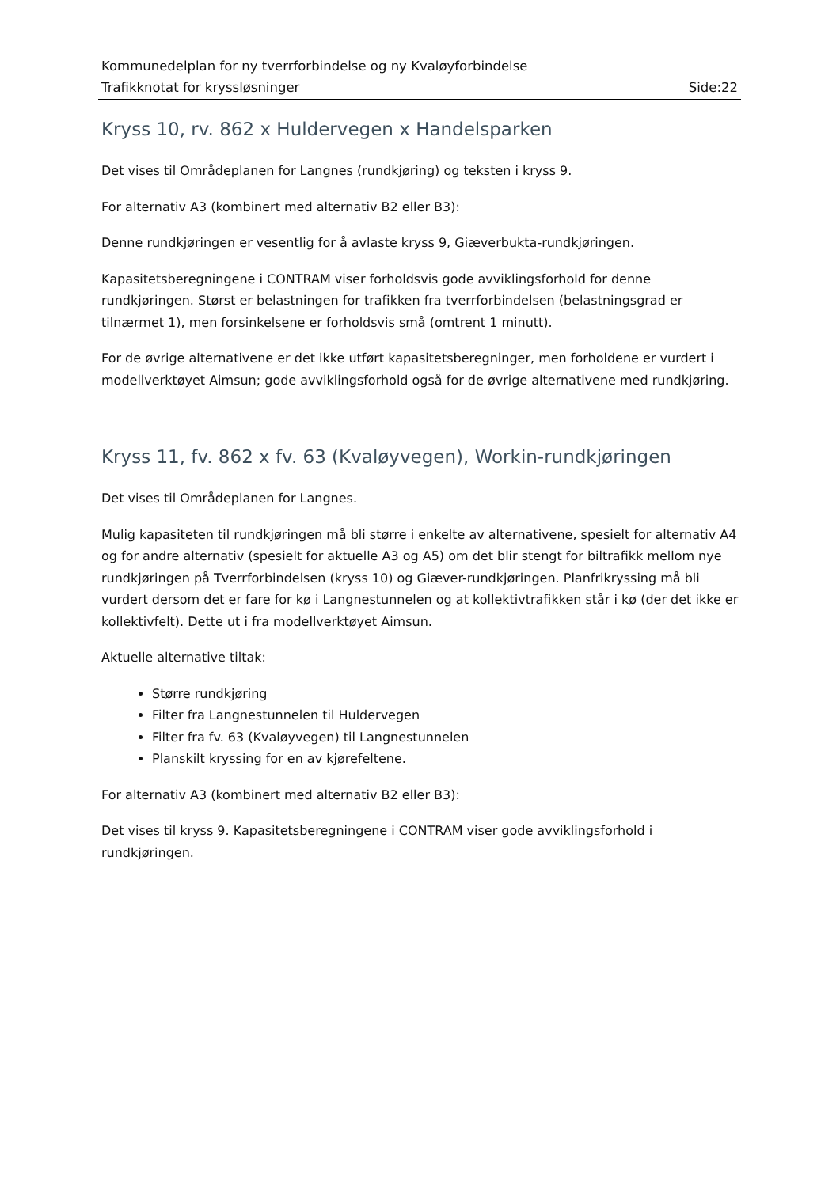Kommunedelplan for ny tverrforbindelse og ny Kvaløyforbindelse
Trafikknotat for kryssløsninger Side:22
Kryss 10, rv. 862 x Huldervegen x Handelsparken
Det vises til Områdeplanen for Langnes (rundkjøring) og teksten i kryss 9.
For alternativ A3 (kombinert med alternativ B2 eller B3):
Denne rundkjøringen er vesentlig for å avlaste kryss 9, Giæverbukta-rundkjøringen.
Kapasitetsberegningene i CONTRAM viser forholdsvis gode avviklingsforhold for denne rundkjøringen. Størst er belastningen for trafikken fra tverrforbindelsen (belastningsgrad er tilnærmet 1), men forsinkelsene er forholdsvis små (omtrent 1 minutt).
For de øvrige alternativene er det ikke utført kapasitetsberegninger, men forholdene er vurdert i modellverktøyet Aimsun; gode avviklingsforhold også for de øvrige alternativene med rundkjøring.
Kryss 11, fv. 862 x fv. 63 (Kvaløyvegen), Workin-rundkjøringen
Det vises til Områdeplanen for Langnes.
Mulig kapasiteten til rundkjøringen må bli større i enkelte av alternativene, spesielt for alternativ A4 og for andre alternativ (spesielt for aktuelle A3 og A5) om det blir stengt for biltrafikk mellom nye rundkjøringen på Tverrforbindelsen (kryss 10) og Giæver-rundkjøringen. Planfrikryssing må bli vurdert dersom det er fare for kø i Langnestunnelen og at kollektivtrafikken står i kø (der det ikke er kollektivfelt). Dette ut i fra modellverktøyet Aimsun.
Aktuelle alternative tiltak:
Større rundkjøring
Filter fra Langnestunnelen til Huldervegen
Filter fra fv. 63 (Kvaløyvegen) til Langnestunnelen
Planskilt kryssing for en av kjørefeltene.
For alternativ A3 (kombinert med alternativ B2 eller B3):
Det vises til kryss 9. Kapasitetsberegningene i CONTRAM viser gode avviklingsforhold i rundkjøringen.